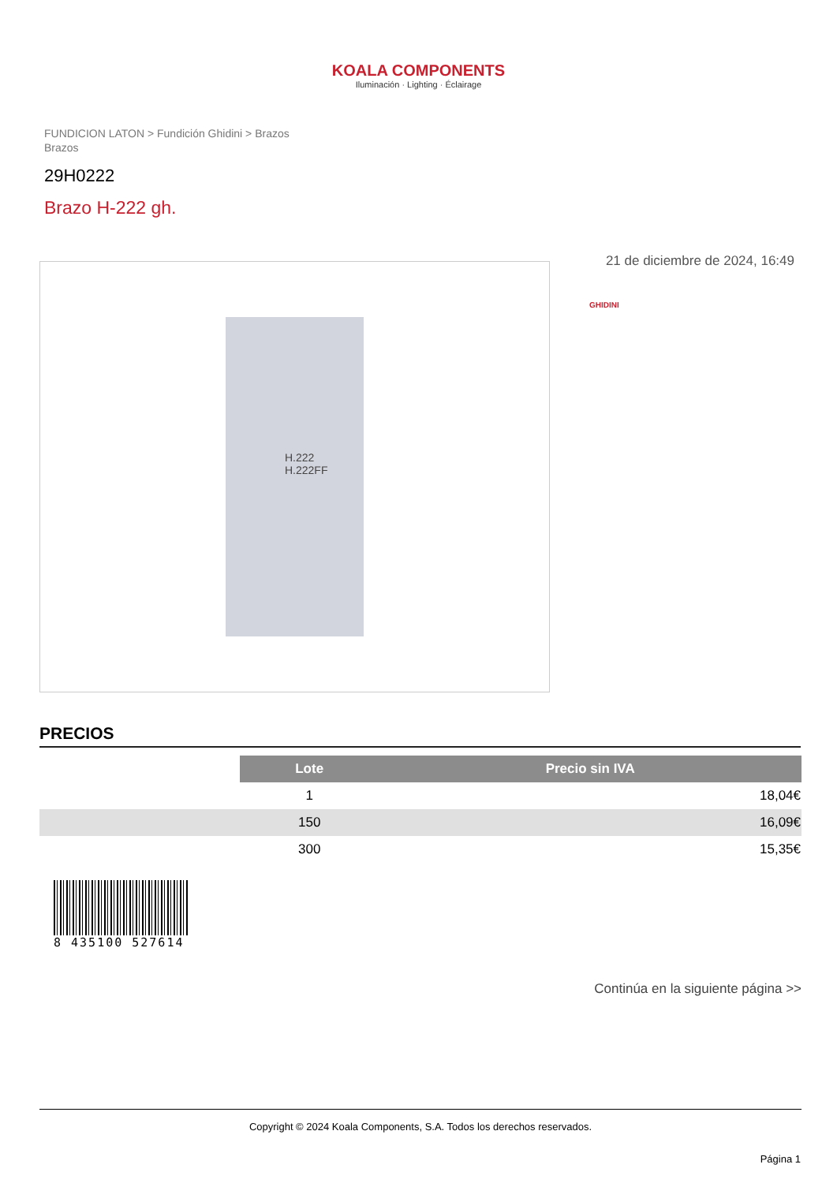KOALA COMPONENTS
Iluminación · Lighting · Éclairage
FUNDICION LATON > Fundición Ghidini > Brazos
Brazos
29H0222
Brazo H-222 gh.
H.222
H.222FF
21 de diciembre de 2024, 16:49
GHIDINI
PRECIOS
| | Lote | Precio sin IVA |
| | 1 | 18,04€ |
| | 150 | 16,09€ |
| | 300 | 15,35€ |
8 435100 527614
Continúa en la siguiente página >>
Copyright © 2024 Koala Components, S.A. Todos los derechos reservados.
Página 1